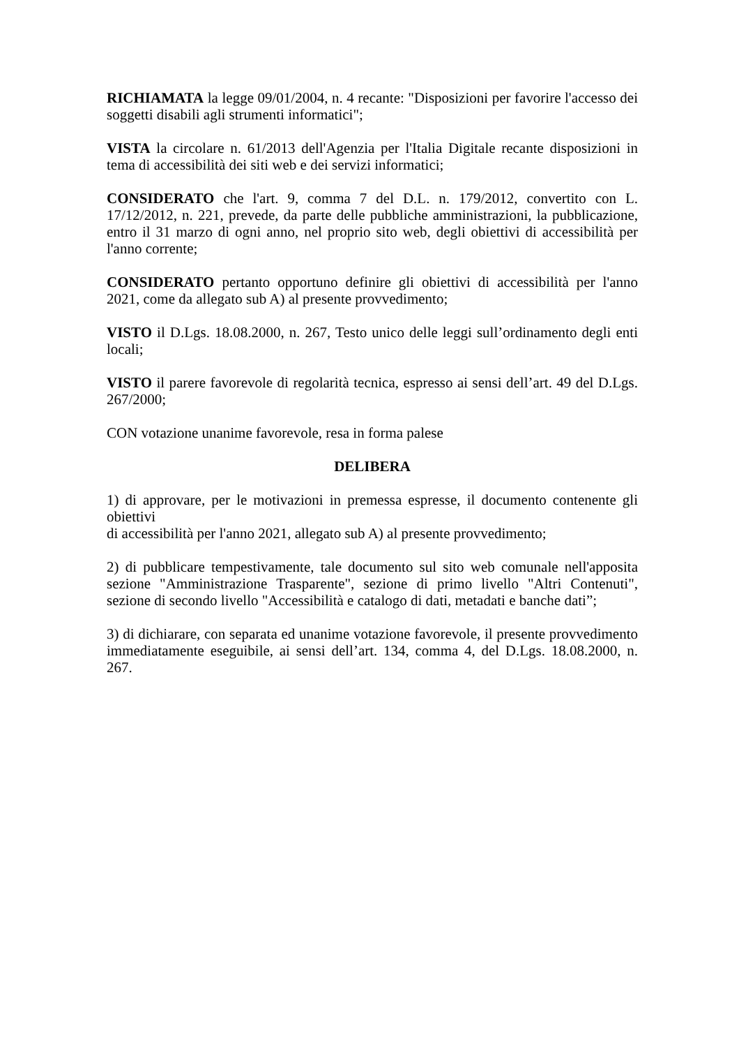RICHIAMATA la legge 09/01/2004, n. 4 recante: "Disposizioni per favorire l'accesso dei soggetti disabili agli strumenti informatici";
VISTA la circolare n. 61/2013 dell'Agenzia per l'Italia Digitale recante disposizioni in tema di accessibilità dei siti web e dei servizi informatici;
CONSIDERATO che l'art. 9, comma 7 del D.L. n. 179/2012, convertito con L. 17/12/2012, n. 221, prevede, da parte delle pubbliche amministrazioni, la pubblicazione, entro il 31 marzo di ogni anno, nel proprio sito web, degli obiettivi di accessibilità per l'anno corrente;
CONSIDERATO pertanto opportuno definire gli obiettivi di accessibilità per l'anno 2021, come da allegato sub A) al presente provvedimento;
VISTO il D.Lgs. 18.08.2000, n. 267, Testo unico delle leggi sull’ordinamento degli enti locali;
VISTO il parere favorevole di regolarità tecnica, espresso ai sensi dell’art. 49 del D.Lgs. 267/2000;
CON votazione unanime favorevole, resa in forma palese
DELIBERA
1) di approvare, per le motivazioni in premessa espresse, il documento contenente gli obiettivi
di accessibilità per l'anno 2021, allegato sub A) al presente provvedimento;
2) di pubblicare tempestivamente, tale documento sul sito web comunale nell'apposita sezione "Amministrazione Trasparente", sezione di primo livello "Altri Contenuti", sezione di secondo livello "Accessibilità e catalogo di dati, metadati e banche dati”;
3) di dichiarare, con separata ed unanime votazione favorevole, il presente provvedimento immediatamente eseguibile, ai sensi dell’art. 134, comma 4, del D.Lgs. 18.08.2000, n. 267.